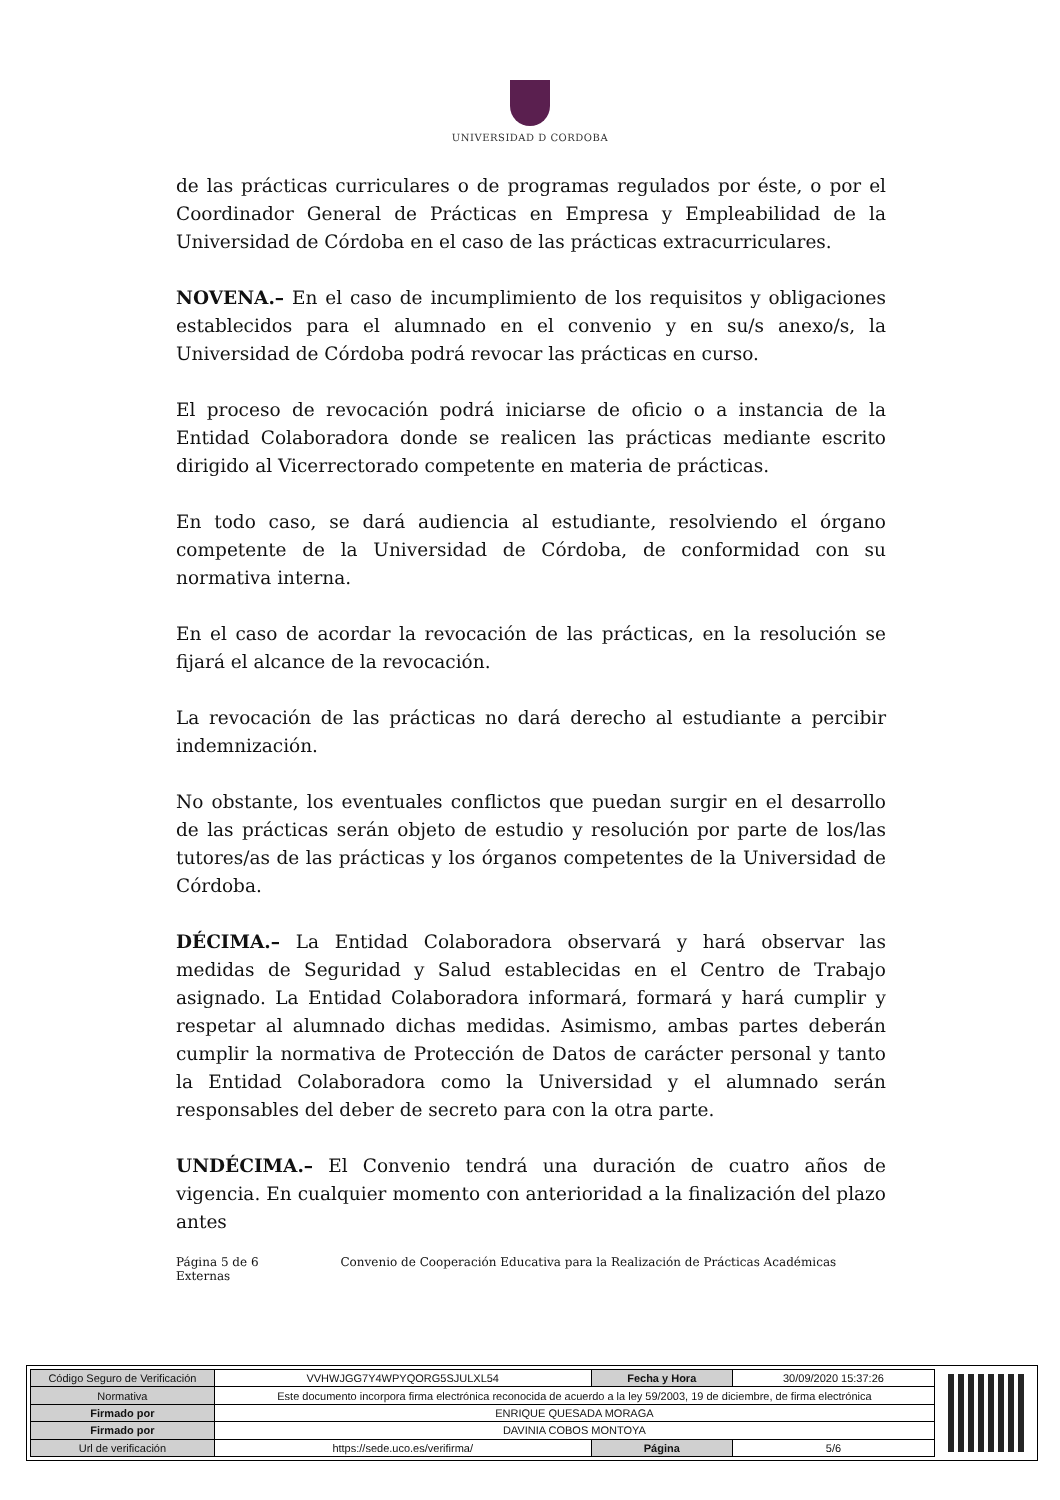UNIVERSIDAD D CORDOBA
de las prácticas curriculares o de programas regulados por éste, o por el Coordinador General de Prácticas en Empresa y Empleabilidad de la Universidad de Córdoba en el caso de las prácticas extracurriculares.
NOVENA.– En el caso de incumplimiento de los requisitos y obligaciones establecidos para el alumnado en el convenio y en su/s anexo/s, la Universidad de Córdoba podrá revocar las prácticas en curso.
El proceso de revocación podrá iniciarse de oficio o a instancia de la Entidad Colaboradora donde se realicen las prácticas mediante escrito dirigido al Vicerrectorado competente en materia de prácticas.
En todo caso, se dará audiencia al estudiante, resolviendo el órgano competente de la Universidad de Córdoba, de conformidad con su normativa interna.
En el caso de acordar la revocación de las prácticas, en la resolución se fijará el alcance de la revocación.
La revocación de las prácticas no dará derecho al estudiante a percibir indemnización.
No obstante, los eventuales conflictos que puedan surgir en el desarrollo de las prácticas serán objeto de estudio y resolución por parte de los/las tutores/as de las prácticas y los órganos competentes de la Universidad de Córdoba.
DÉCIMA.– La Entidad Colaboradora observará y hará observar las medidas de Seguridad y Salud establecidas en el Centro de Trabajo asignado. La Entidad Colaboradora informará, formará y hará cumplir y respetar al alumnado dichas medidas. Asimismo, ambas partes deberán cumplir la normativa de Protección de Datos de carácter personal y tanto la Entidad Colaboradora como la Universidad y el alumnado serán responsables del deber de secreto para con la otra parte.
UNDÉCIMA.– El Convenio tendrá una duración de cuatro años de vigencia. En cualquier momento con anterioridad a la finalización del plazo antes
Página 5 de 6 Convenio de Cooperación Educativa para la Realización de Prácticas Académicas Externas
| Código Seguro de Verificación | VVHWJGG7Y4WPYQORG5SJULXL54 | Fecha y Hora | 30/09/2020 15:37:26 |
| Normativa | Este documento incorpora firma electrónica reconocida de acuerdo a la ley 59/2003, 19 de diciembre, de firma electrónica | | |
| Firmado por | ENRIQUE QUESADA MORAGA | | |
| Firmado por | DAVINIA COBOS MONTOYA | | |
| Url de verificación | https://sede.uco.es/verifirma/ | Página | 5/6 |